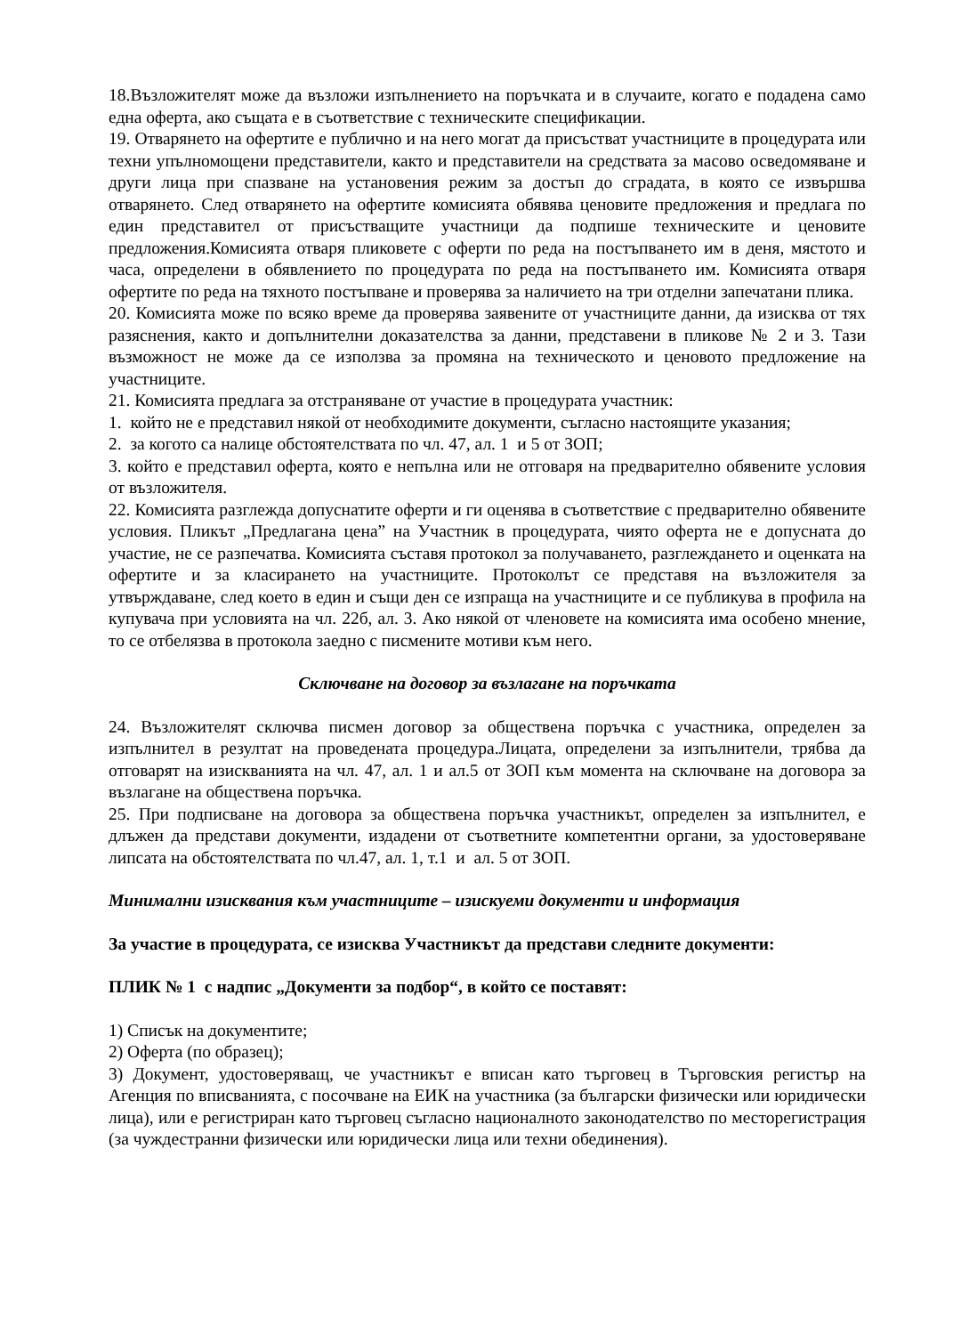18.Възложителят може да възложи изпълнението на поръчката и в случаите, когато е подадена само една оферта, ако същата е в съответствие с техническите спецификации.
19. Отварянето на офертите е публично и на него могат да присъстват участниците в процедурата или техни упълномощени представители, както и представители на средствата за масово осведомяване и други лица при спазване на установения режим за достъп до сградата, в която се извършва отварянето. След отварянето на офертите комисията обявява ценовите предложения и предлага по един представител от присъстващите участници да подпише техническите и ценовите предложения.Комисията отваря пликовете с оферти по реда на постъпването им в деня, мястото и часа, определени в обявлението по процедурата по реда на постъпването им. Комисията отваря офертите по реда на тяхното постъпване и проверява за наличието на три отделни запечатани плика.
20. Комисията може по всяко време да проверява заявените от участниците данни, да изисква от тях разяснения, както и допълнителни доказателства за данни, представени в пликове № 2 и 3. Тази възможност не може да се използва за промяна на техническото и ценовото предложение на участниците.
21. Комисията предлага за отстраняване от участие в процедурата участник:
1. който не е представил някой от необходимите документи, съгласно настоящите указания;
2. за когото са налице обстоятелствата по чл. 47, ал. 1 и 5 от ЗОП;
3. който е представил оферта, която е непълна или не отговаря на предварително обявените условия от възложителя.
22. Комисията разглежда допуснатите оферти и ги оценява в съответствие с предварително обявените условия. Пликът „Предлагана цена” на Участник в процедурата, чиято оферта не е допусната до участие, не се разпечатва. Комисията съставя протокол за получаването, разглеждането и оценката на офертите и за класирането на участниците. Протоколът се представя на възложителя за утвърждаване, след което в един и същи ден се изпраща на участниците и се публикува в профила на купувача при условията на чл. 22б, ал. 3. Ако някой от членовете на комисията има особено мнение, то се отбелязва в протокола заедно с писмените мотиви към него.
Сключване на договор за възлагане на поръчката
24. Възложителят сключва писмен договор за обществена поръчка с участника, определен за изпълнител в резултат на проведената процедура.Лицата, определени за изпълнители, трябва да отговарят на изискванията на чл. 47, ал. 1 и ал.5 от ЗОП към момента на сключване на договора за възлагане на обществена поръчка.
25. При подписване на договора за обществена поръчка участникът, определен за изпълнител, е длъжен да представи документи, издадени от съответните компетентни органи, за удостоверяване липсата на обстоятелствата по чл.47, ал. 1, т.1 и ал. 5 от ЗОП.
Минимални изисквания към участниците – изискуеми документи и информация
За участие в процедурата, се изисква Участникът да представи следните документи:
ПЛИК № 1 с надпис „Документи за подбор“, в който се поставят:
1) Списък на документите;
2) Оферта (по образец);
3) Документ, удостоверяващ, че участникът е вписан като търговец в Търговския регистър на Агенция по вписванията, с посочване на ЕИК на участника (за български физически или юридически лица), или е регистриран като търговец съгласно националното законодателство по месторегистрация (за чуждестранни физически или юридически лица или техни обединения).